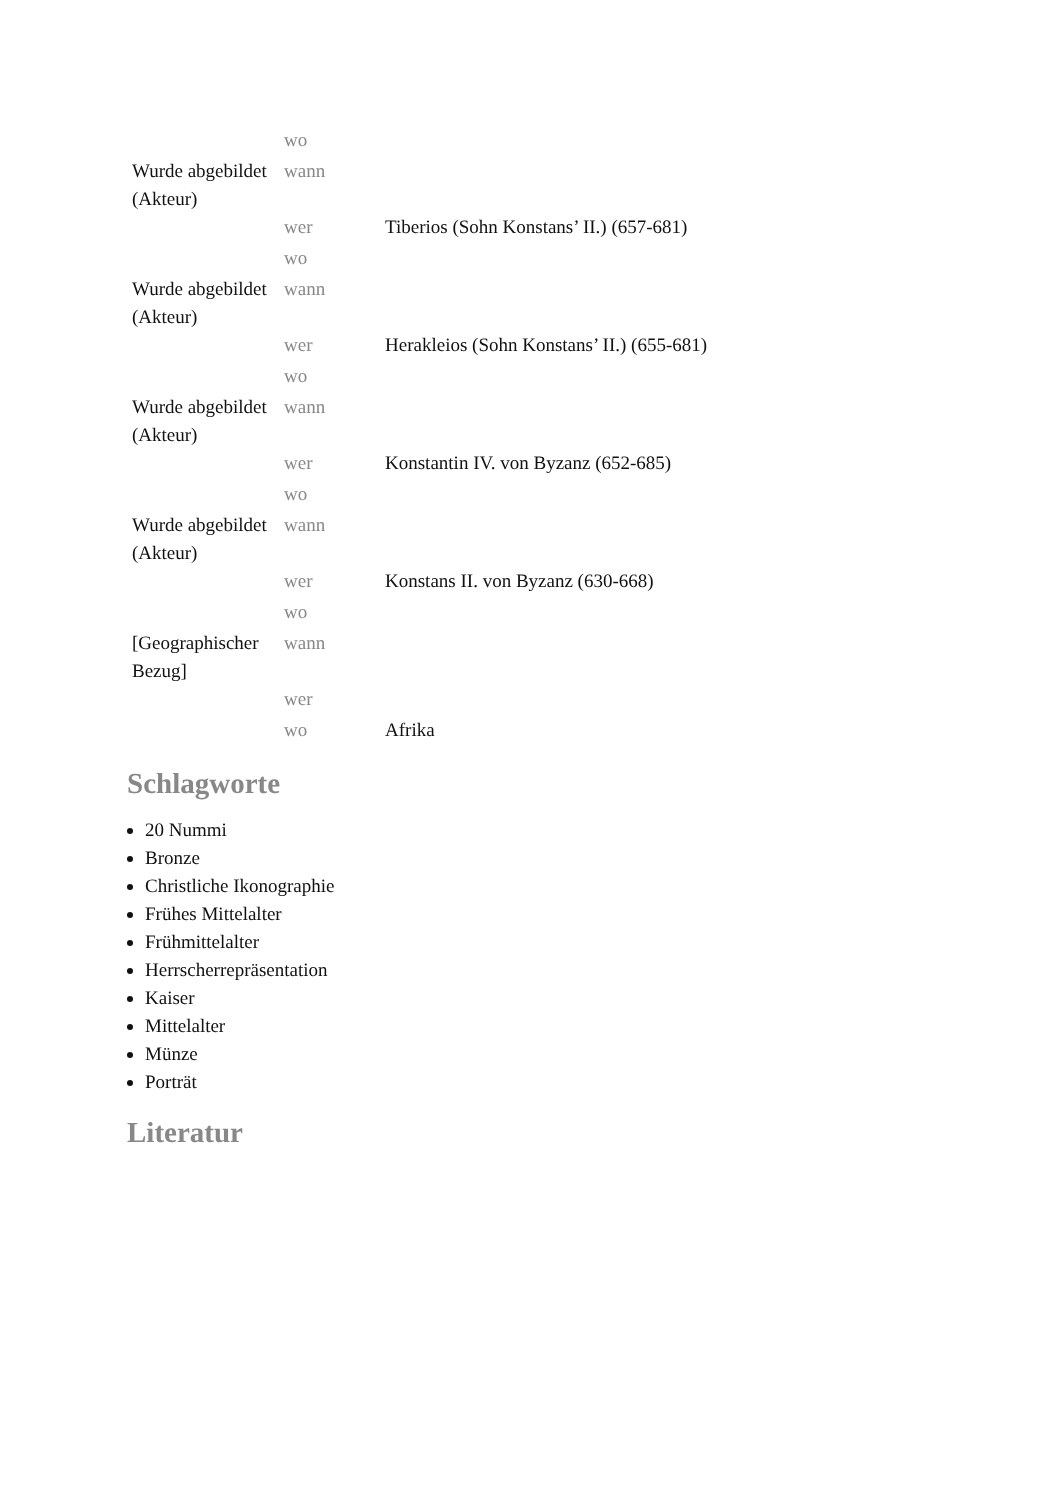| | wo | |
| Wurde abgebildet (Akteur) | wann | |
| | wer | Tiberios (Sohn Konstans’ II.) (657-681) |
| | wo | |
| Wurde abgebildet (Akteur) | wann | |
| | wer | Herakleios (Sohn Konstans’ II.) (655-681) |
| | wo | |
| Wurde abgebildet (Akteur) | wann | |
| | wer | Konstantin IV. von Byzanz (652-685) |
| | wo | |
| Wurde abgebildet (Akteur) | wann | |
| | wer | Konstans II. von Byzanz (630-668) |
| | wo | |
| [Geographischer Bezug] | wann | |
| | wer | |
| | wo | Afrika |
Schlagworte
20 Nummi
Bronze
Christliche Ikonographie
Frühes Mittelalter
Frühmittelalter
Herrscherrepräsentation
Kaiser
Mittelalter
Münze
Porträt
Literatur